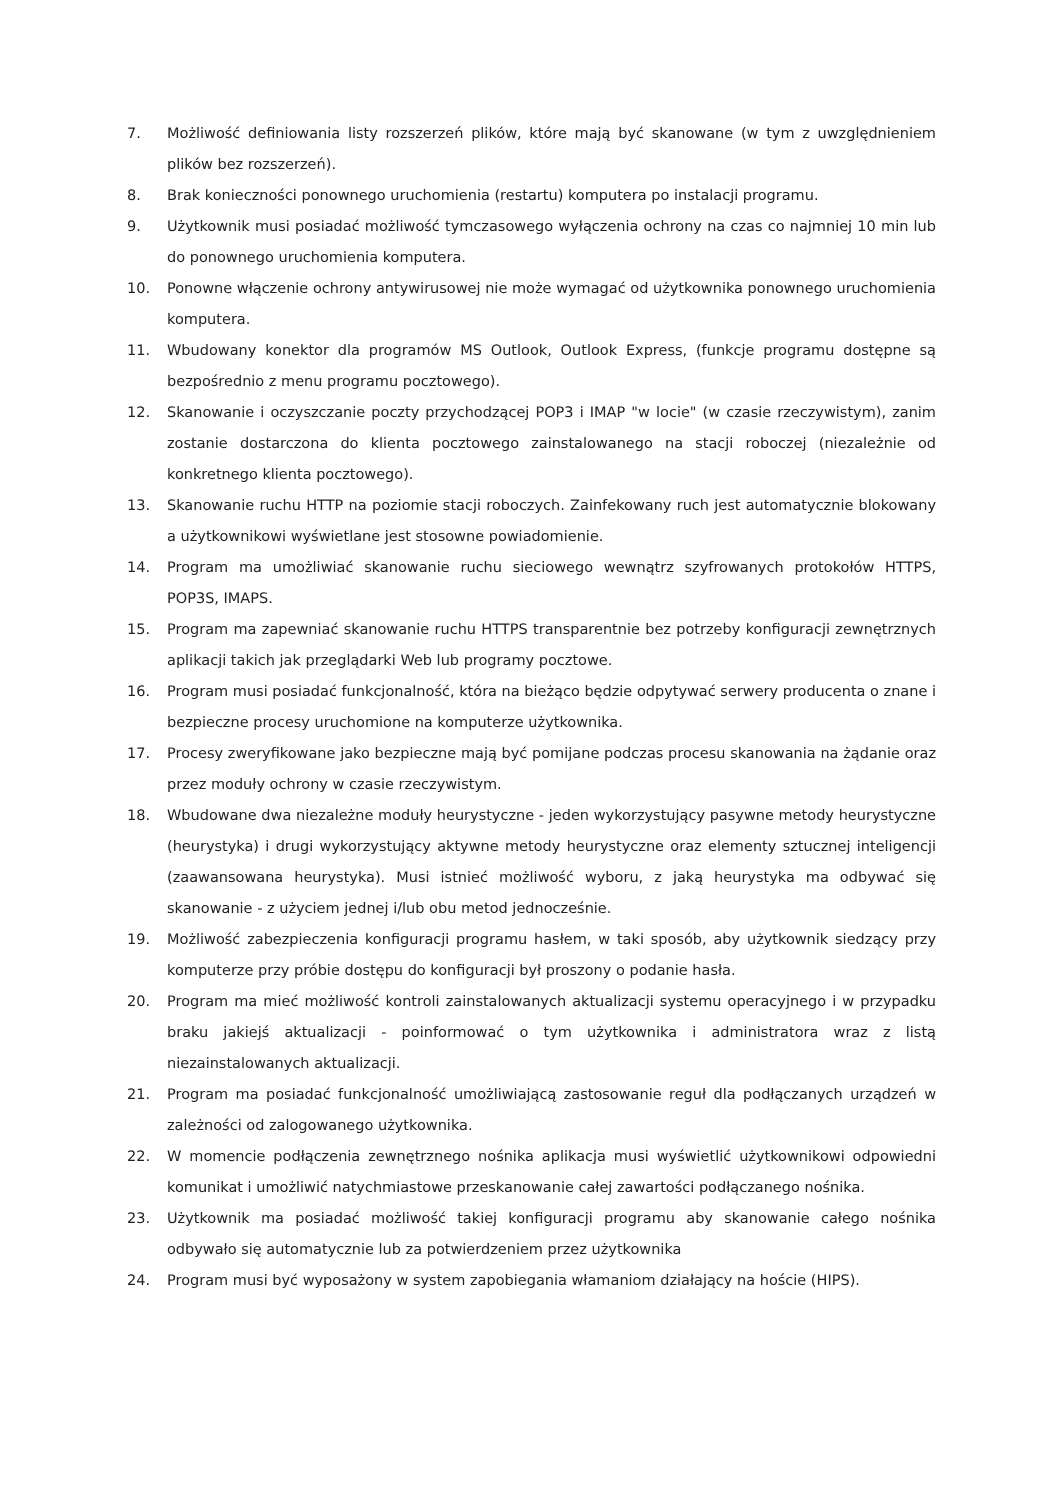7. Możliwość definiowania listy rozszerzeń plików, które mają być skanowane (w tym z uwzględnieniem plików bez rozszerzeń).
8. Brak konieczności ponownego uruchomienia (restartu) komputera po instalacji programu.
9. Użytkownik musi posiadać możliwość tymczasowego wyłączenia ochrony na czas co najmniej 10 min lub do ponownego uruchomienia komputera.
10. Ponowne włączenie ochrony antywirusowej nie może wymagać od użytkownika ponownego uruchomienia komputera.
11. Wbudowany konektor dla programów MS Outlook, Outlook Express, (funkcje programu dostępne są bezpośrednio z menu programu pocztowego).
12. Skanowanie i oczyszczanie poczty przychodzącej POP3 i IMAP "w locie" (w czasie rzeczywistym), zanim zostanie dostarczona do klienta pocztowego zainstalowanego na stacji roboczej (niezależnie od konkretnego klienta pocztowego).
13. Skanowanie ruchu HTTP na poziomie stacji roboczych. Zainfekowany ruch jest automatycznie blokowany a użytkownikowi wyświetlane jest stosowne powiadomienie.
14. Program ma umożliwiać skanowanie ruchu sieciowego wewnątrz szyfrowanych protokołów HTTPS, POP3S, IMAPS.
15. Program ma zapewniać skanowanie ruchu HTTPS transparentnie bez potrzeby konfiguracji zewnętrznych aplikacji takich jak przeglądarki Web lub programy pocztowe.
16. Program musi posiadać funkcjonalność, która na bieżąco będzie odpytywać serwery producenta o znane i bezpieczne procesy uruchomione na komputerze użytkownika.
17. Procesy zweryfikowane jako bezpieczne mają być pomijane podczas procesu skanowania na żądanie oraz przez moduły ochrony w czasie rzeczywistym.
18. Wbudowane dwa niezależne moduły heurystyczne - jeden wykorzystujący pasywne metody heurystyczne (heurystyka) i drugi wykorzystujący aktywne metody heurystyczne oraz elementy sztucznej inteligencji (zaawansowana heurystyka). Musi istnieć możliwość wyboru, z jaką heurystyka ma odbywać się skanowanie - z użyciem jednej i/lub obu metod jednocześnie.
19. Możliwość zabezpieczenia konfiguracji programu hasłem, w taki sposób, aby użytkownik siedzący przy komputerze przy próbie dostępu do konfiguracji był proszony o podanie hasła.
20. Program ma mieć możliwość kontroli zainstalowanych aktualizacji systemu operacyjnego i w przypadku braku jakiejś aktualizacji - poinformować o tym użytkownika i administratora wraz z listą niezainstalowanych aktualizacji.
21. Program ma posiadać funkcjonalność umożliwiającą zastosowanie reguł dla podłączanych urządzeń w zależności od zalogowanego użytkownika.
22. W momencie podłączenia zewnętrznego nośnika aplikacja musi wyświetlić użytkownikowi odpowiedni komunikat i umożliwić natychmiastowe przeskanowanie całej zawartości podłączanego nośnika.
23. Użytkownik ma posiadać możliwość takiej konfiguracji programu aby skanowanie całego nośnika odbywało się automatycznie lub za potwierdzeniem przez użytkownika
24. Program musi być wyposażony w system zapobiegania włamaniom działający na hoście (HIPS).